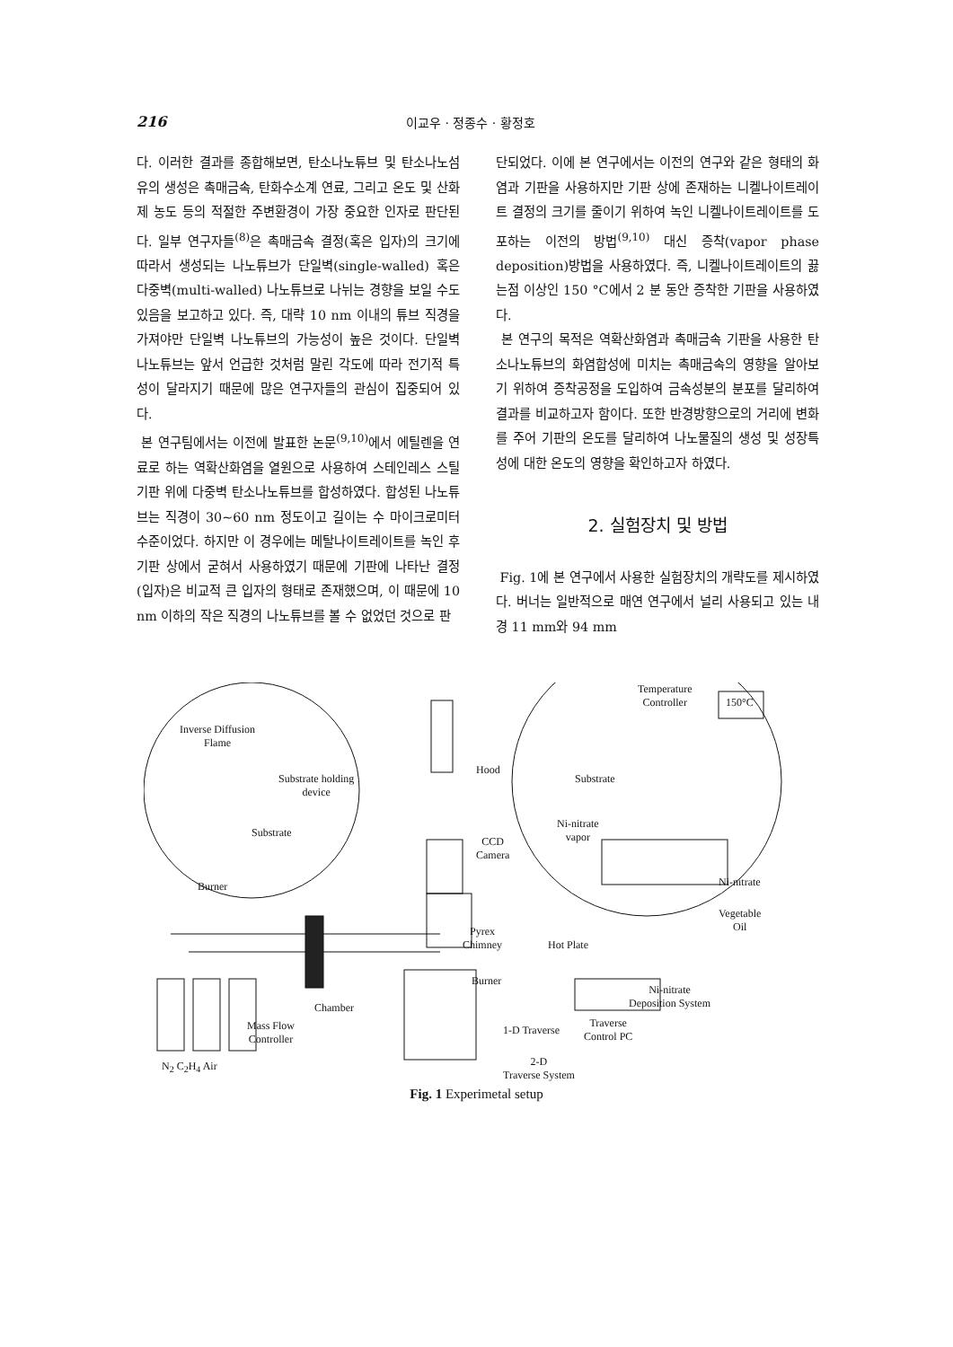216 이교우 · 정종수 · 황정호
다. 이러한 결과를 종합해보면, 탄소나노튜브 및 탄소나노섬유의 생성은 촉매금속, 탄화수소계 연료, 그리고 온도 및 산화제 농도 등의 적절한 주변환경이 가장 중요한 인자로 판단된다. 일부 연구자들<sup>(8)</sup>은 촉매금속 결정(혹은 입자)의 크기에 따라서 생성되는 나노튜브가 단일벽(single-walled) 혹은 다중벽(multi-walled) 나노튜브로 나뉘는 경향을 보일 수도 있음을 보고하고 있다. 즉, 대략 10 nm 이내의 튜브 직경을 가져야만 단일벽 나노튜브의 가능성이 높은 것이다. 단일벽 나노튜브는 앞서 언급한 것처럼 말린 각도에 따라 전기적 특성이 달라지기 때문에 많은 연구자들의 관심이 집중되어 있다.
본 연구팀에서는 이전에 발표한 논문<sup>(9,10)</sup>에서 에틸렌을 연료로 하는 역확산화염을 열원으로 사용하여 스테인레스 스틸 기판 위에 다중벽 탄소나노튜브를 합성하였다. 합성된 나노튜브는 직경이 30~60 nm 정도이고 길이는 수 마이크로미터 수준이었다. 하지만 이 경우에는 메탈나이트레이트를 녹인 후 기판 상에서 굳혀서 사용하였기 때문에 기판에 나타난 결정(입자)은 비교적 큰 입자의 형태로 존재했으며, 이 때문에 10 nm 이하의 작은 직경의 나노튜브를 볼 수 없었던 것으로 판
단되었다. 이에 본 연구에서는 이전의 연구와 같은 형태의 화염과 기판을 사용하지만 기판 상에 존재하는 니켈나이트레이트 결정의 크기를 줄이기 위하여 녹인 니켈나이트레이트를 도포하는 이전의 방법<sup>(9,10)</sup> 대신 증착(vapor phase deposition)방법을 사용하였다. 즉, 니켈나이트레이트의 끓는점 이상인 150 °C에서 2 분 동안 증착한 기판을 사용하였다.
본 연구의 목적은 역확산화염과 촉매금속 기판을 사용한 탄소나노튜브의 화염합성에 미치는 촉매금속의 영향을 알아보기 위하여 증착공정을 도입하여 금속성분의 분포를 달리하여 결과를 비교하고자 함이다. 또한 반경방향으로의 거리에 변화를 주어 기판의 온도를 달리하여 나노물질의 생성 및 성장특성에 대한 온도의 영향을 확인하고자 하였다.
2. 실험장치 및 방법
Fig. 1에 본 연구에서 사용한 실험장치의 개략도를 제시하였다. 버너는 일반적으로 매연 연구에서 널리 사용되고 있는 내경 11 mm와 94 mm
Inverse Diffusion
Flame
Substrate holding
device
Substrate
Burner
Hood
CCD
Camera
Pyrex
Chimney
Burner
Chamber
Mass Flow
Controller
N<sub>2</sub> C<sub>2</sub>H<sub>4</sub> Air
1-D Traverse
Traverse
Control PC
2-D
Traverse System
Temperature
Controller 150°C
Substrate
Ni-nitrate
vapor
Ni-nitrate
Vegetable
Oil
Hot Plate
Ni-nitrate
Deposition System
Fig. 1 Experimetal setup